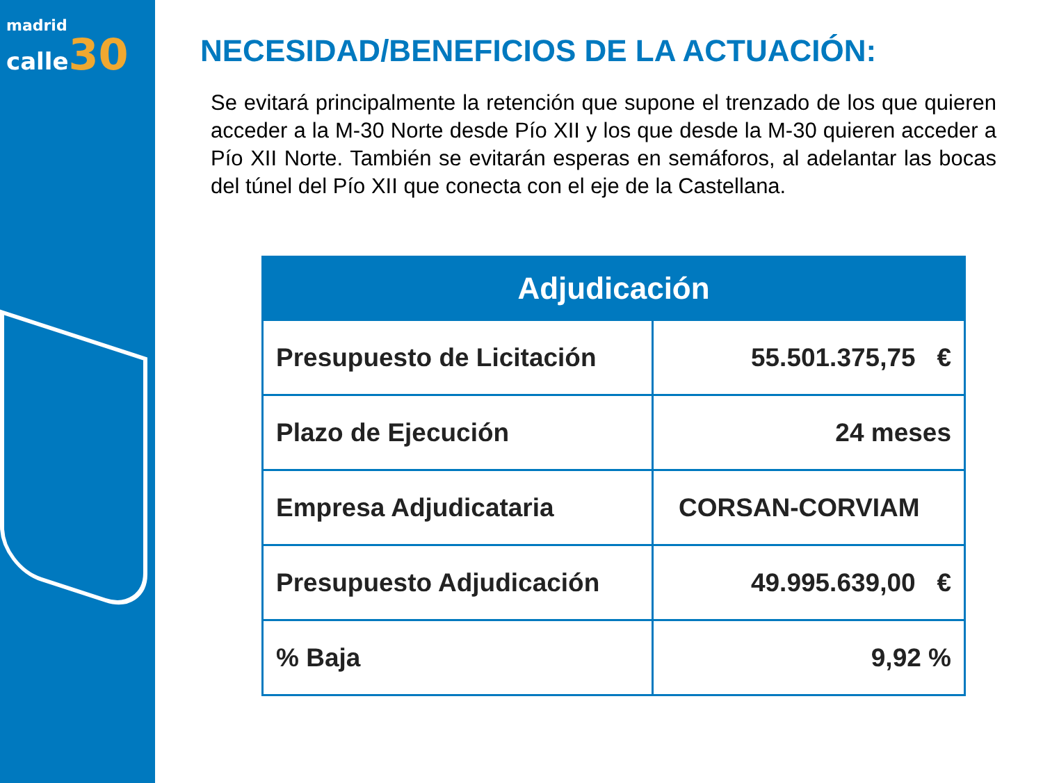madrid
calle 30
NECESIDAD/BENEFICIOS DE LA ACTUACIÓN:
Se evitará principalmente la retención que supone el trenzado de los que quieren acceder a la M-30 Norte desde Pío XII y los que desde la M-30 quieren acceder a Pío XII Norte. También se evitarán esperas en semáforos, al adelantar las bocas del túnel del Pío XII que conecta con el eje de la Castellana.
| Adjudicación | |
| --- | --- |
| Presupuesto de Licitación | 55.501.375,75 € |
| Plazo de Ejecución | 24 meses |
| Empresa Adjudicataria | CORSAN-CORVIAM |
| Presupuesto Adjudicación | 49.995.639,00 € |
| % Baja | 9,92 % |